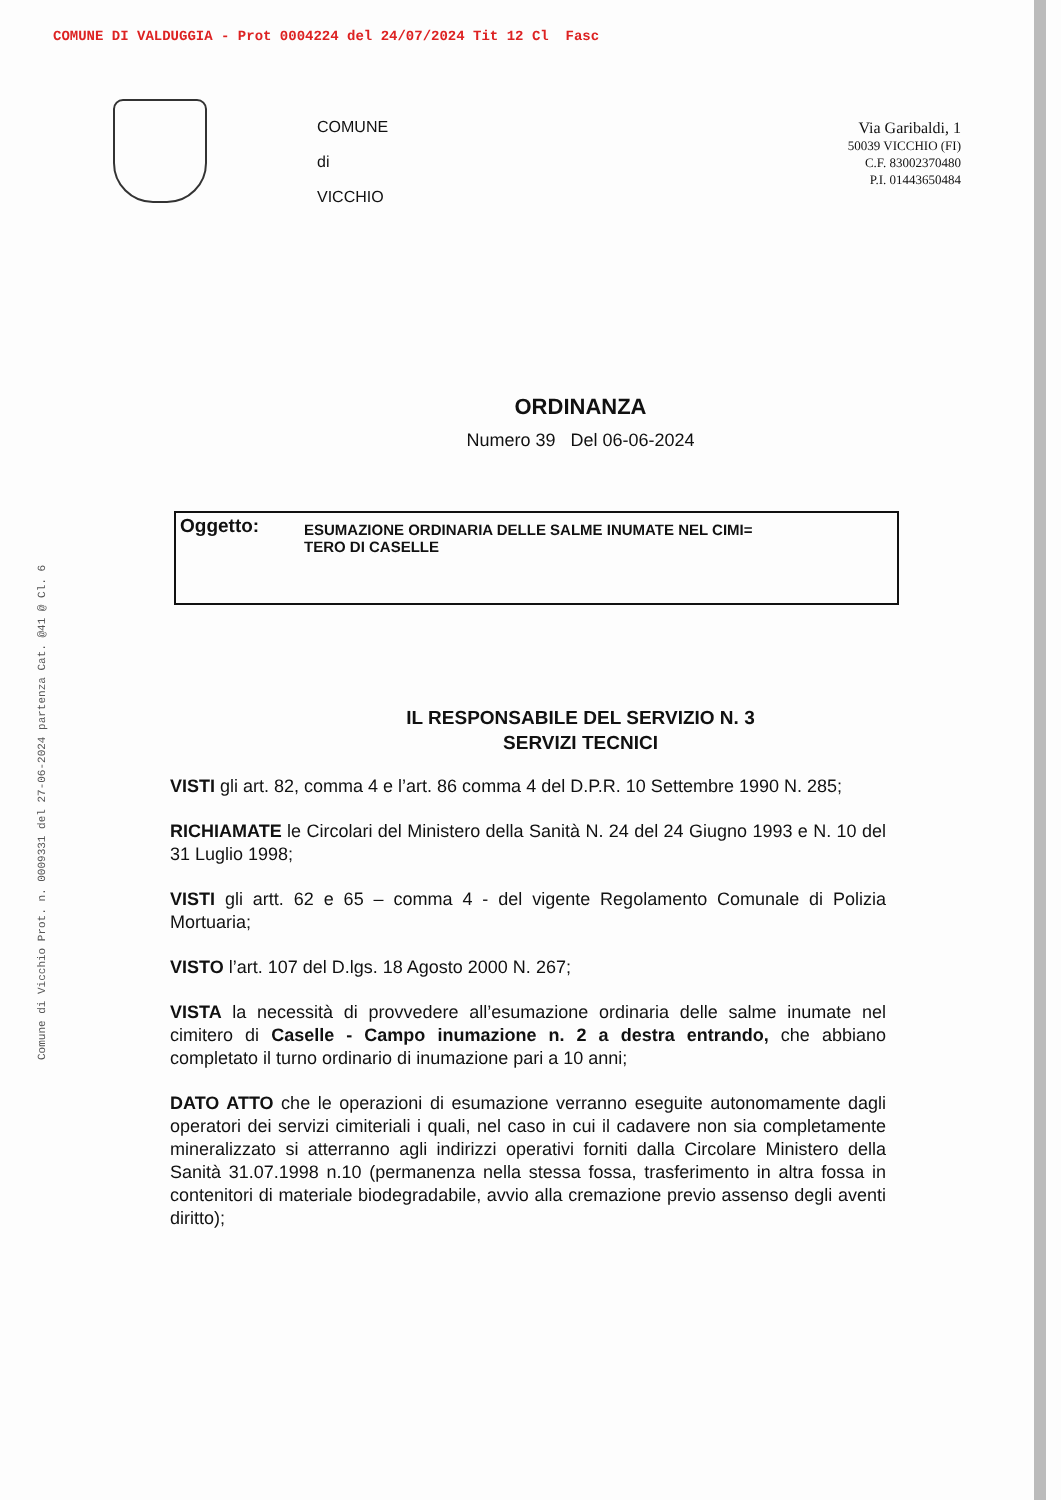COMUNE DI VALDUGGIA - Prot 0004224 del 24/07/2024 Tit 12 Cl Fasc
Comune di Vicchio Prot. n. 0009331 del 27-06-2024 partenza Cat. @41 @ Cl. 6
COMUNE
di
VICCHIO
Via Garibaldi, 1
50039 VICCHIO (FI)
C.F. 83002370480
P.I. 01443650484
ORDINANZA
Numero 39 Del 06-06-2024
Oggetto:
ESUMAZIONE ORDINARIA DELLE SALME INUMATE NEL CIMI=
TERO DI CASELLE
IL RESPONSABILE DEL SERVIZIO N. 3
SERVIZI TECNICI
VISTI gli art. 82, comma 4 e l’art. 86 comma 4 del D.P.R. 10 Settembre 1990 N. 285;
RICHIAMATE le Circolari del Ministero della Sanità N. 24 del 24 Giugno 1993 e N. 10 del 31 Luglio 1998;
VISTI gli artt. 62 e 65 – comma 4 - del vigente Regolamento Comunale di Polizia Mortuaria;
VISTO l’art. 107 del D.lgs. 18 Agosto 2000 N. 267;
VISTA la necessità di provvedere all’esumazione ordinaria delle salme inumate nel cimitero di Caselle - Campo inumazione n. 2 a destra entrando, che abbiano completato il turno ordinario di inumazione pari a 10 anni;
DATO ATTO che le operazioni di esumazione verranno eseguite autonomamente dagli operatori dei servizi cimiteriali i quali, nel caso in cui il cadavere non sia completamente mineralizzato si atterranno agli indirizzi operativi forniti dalla Circolare Ministero della Sanità 31.07.1998 n.10 (permanenza nella stessa fossa, trasferimento in altra fossa in contenitori di materiale biodegradabile, avvio alla cremazione previo assenso degli aventi diritto);